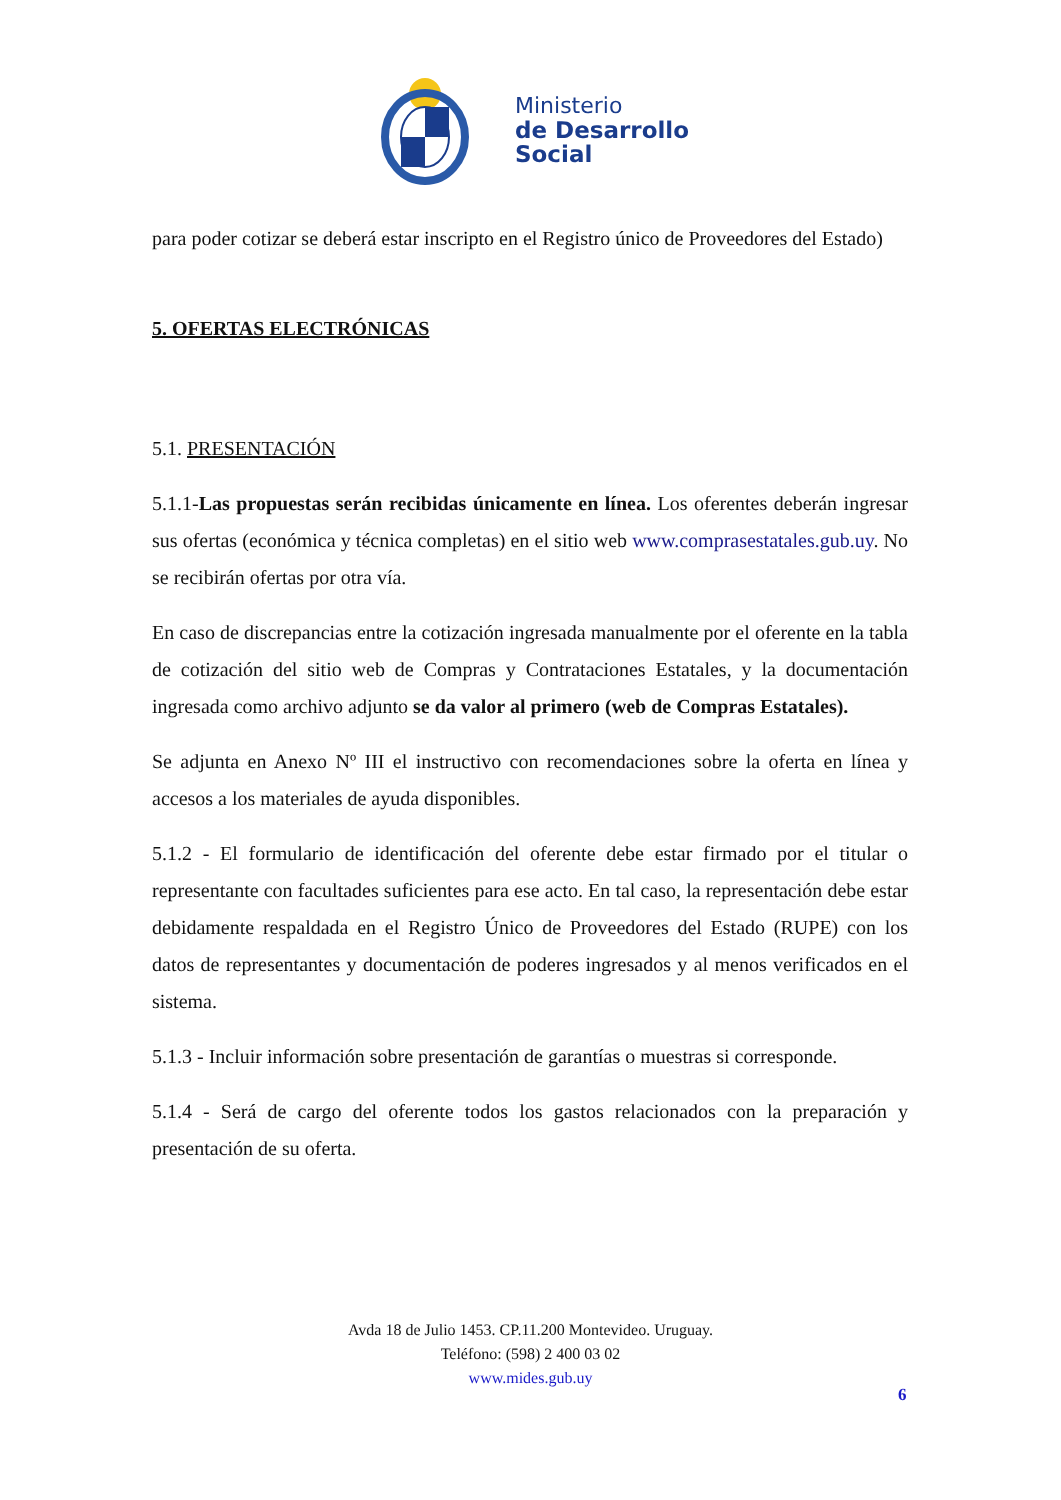Ministerio
de Desarrollo
Social
para poder cotizar se deberá estar inscripto en el Registro único de Proveedores del Estado)
5. OFERTAS ELECTRÓNICAS
5.1. PRESENTACIÓN
5.1.1-Las propuestas serán recibidas únicamente en línea. Los oferentes deberán ingresar sus ofertas (económica y técnica completas) en el sitio web www.comprasestatales.gub.uy. No se recibirán ofertas por otra vía.
En caso de discrepancias entre la cotización ingresada manualmente por el oferente en la tabla de cotización del sitio web de Compras y Contrataciones Estatales, y la documentación ingresada como archivo adjunto se da valor al primero (web de Compras Estatales).
Se adjunta en Anexo Nº III el instructivo con recomendaciones sobre la oferta en línea y accesos a los materiales de ayuda disponibles.
5.1.2 - El formulario de identificación del oferente debe estar firmado por el titular o representante con facultades suficientes para ese acto. En tal caso, la representación debe estar debidamente respaldada en el Registro Único de Proveedores del Estado (RUPE) con los datos de representantes y documentación de poderes ingresados y al menos verificados en el sistema.
5.1.3 - Incluir información sobre presentación de garantías o muestras si corresponde.
5.1.4 - Será de cargo del oferente todos los gastos relacionados con la preparación y presentación de su oferta.
Avda 18 de Julio 1453. CP.11.200 Montevideo. Uruguay.
Teléfono: (598) 2 400 03 02
www.mides.gub.uy
6